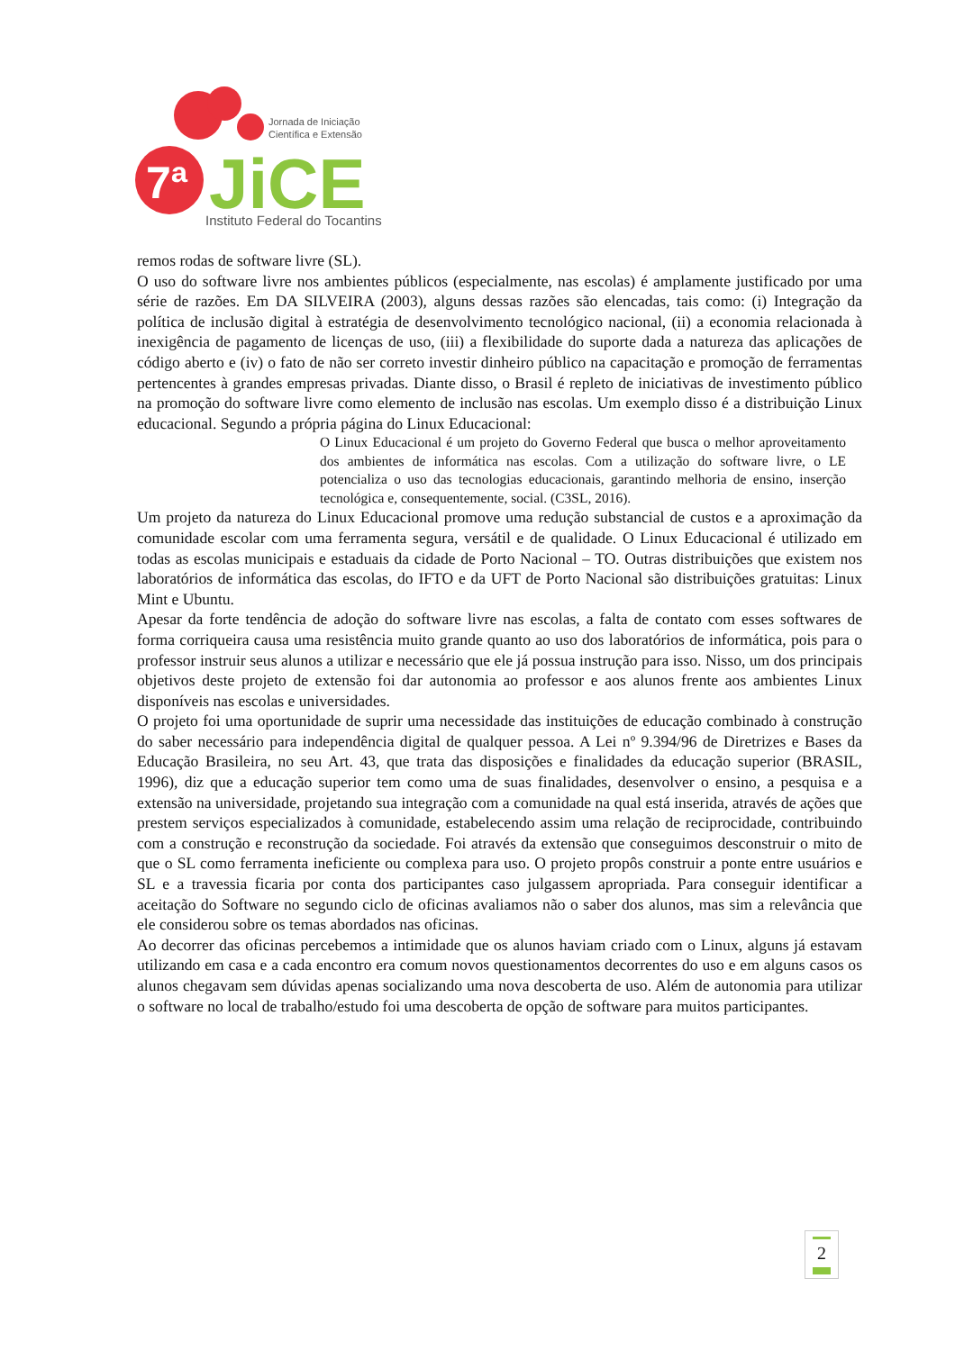7ª
JiCE
Jornada de Iniciação
Científica e Extensão
Instituto Federal do Tocantins
remos rodas de software livre (SL).
O uso do software livre nos ambientes públicos (especialmente, nas escolas) é amplamente justificado por uma série de razões. Em DA SILVEIRA (2003), alguns dessas razões são elencadas, tais como: (i) Integração da política de inclusão digital à estratégia de desenvolvimento tecnológico nacional, (ii) a economia relacionada à inexigência de pagamento de licenças de uso, (iii) a flexibilidade do suporte dada a natureza das aplicações de código aberto e (iv) o fato de não ser correto investir dinheiro público na capacitação e promoção de ferramentas pertencentes à grandes empresas privadas. Diante disso, o Brasil é repleto de iniciativas de investimento público na promoção do software livre como elemento de inclusão nas escolas. Um exemplo disso é a distribuição Linux educacional. Segundo a própria página do Linux Educacional:
O Linux Educacional é um projeto do Governo Federal que busca o melhor aproveitamento dos ambientes de informática nas escolas. Com a utilização do software livre, o LE potencializa o uso das tecnologias educacionais, garantindo melhoria de ensino, inserção tecnológica e, consequentemente, social. (C3SL, 2016).
Um projeto da natureza do Linux Educacional promove uma redução substancial de custos e a aproximação da comunidade escolar com uma ferramenta segura, versátil e de qualidade. O Linux Educacional é utilizado em todas as escolas municipais e estaduais da cidade de Porto Nacional – TO. Outras distribuições que existem nos laboratórios de informática das escolas, do IFTO e da UFT de Porto Nacional são distribuições gratuitas: Linux Mint e Ubuntu.
Apesar da forte tendência de adoção do software livre nas escolas, a falta de contato com esses softwares de forma corriqueira causa uma resistência muito grande quanto ao uso dos laboratórios de informática, pois para o professor instruir seus alunos a utilizar e necessário que ele já possua instrução para isso. Nisso, um dos principais objetivos deste projeto de extensão foi dar autonomia ao professor e aos alunos frente aos ambientes Linux disponíveis nas escolas e universidades.
O projeto foi uma oportunidade de suprir uma necessidade das instituições de educação combinado à construção do saber necessário para independência digital de qualquer pessoa. A Lei nº 9.394/96 de Diretrizes e Bases da Educação Brasileira, no seu Art. 43, que trata das disposições e finalidades da educação superior (BRASIL, 1996), diz que a educação superior tem como uma de suas finalidades, desenvolver o ensino, a pesquisa e a extensão na universidade, projetando sua integração com a comunidade na qual está inserida, através de ações que prestem serviços especializados à comunidade, estabelecendo assim uma relação de reciprocidade, contribuindo com a construção e reconstrução da sociedade. Foi através da extensão que conseguimos desconstruir o mito de que o SL como ferramenta ineficiente ou complexa para uso. O projeto propôs construir a ponte entre usuários e SL e a travessia ficaria por conta dos participantes caso julgassem apropriada. Para conseguir identificar a aceitação do Software no segundo ciclo de oficinas avaliamos não o saber dos alunos, mas sim a relevância que ele considerou sobre os temas abordados nas oficinas.
Ao decorrer das oficinas percebemos a intimidade que os alunos haviam criado com o Linux, alguns já estavam utilizando em casa e a cada encontro era comum novos questionamentos decorrentes do uso e em alguns casos os alunos chegavam sem dúvidas apenas socializando uma nova descoberta de uso. Além de autonomia para utilizar o software no local de trabalho/estudo foi uma descoberta de opção de software para muitos participantes.
2